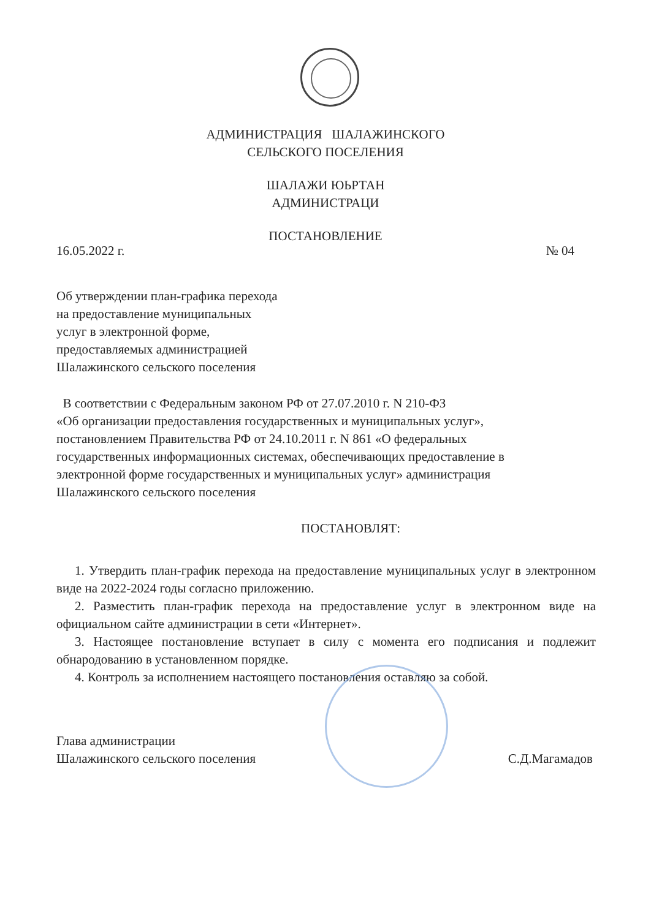АДМИНИСТРАЦИЯ ШАЛАЖИНСКОГО
СЕЛЬСКОГО ПОСЕЛЕНИЯ
ШАЛАЖИ ЮЬРТАН
АДМИНИСТРАЦИ
ПОСТАНОВЛЕНИЕ
16.05.2022 г. № 04
Об утверждении план-графика перехода
на предоставление муниципальных
услуг в электронной форме,
предоставляемых администрацией
Шалажинского сельского поселения
В соответствии с Федеральным законом РФ от 27.07.2010 г. N 210-ФЗ
«Об организации предоставления государственных и муниципальных услуг»,
постановлением Правительства РФ от 24.10.2011 г. N 861 «О федеральных
государственных информационных системах, обеспечивающих предоставление в
электронной форме государственных и муниципальных услуг» администрация
Шалажинского сельского поселения
ПОСТАНОВЛЯТ:
1. Утвердить план-график перехода на предоставление муниципальных услуг в электронном виде на 2022-2024 годы согласно приложению.
2. Разместить план-график перехода на предоставление услуг в электронном виде на официальном сайте администрации в сети «Интернет».
3. Настоящее постановление вступает в силу с момента его подписания и подлежит обнародованию в установленном порядке.
4. Контроль за исполнением настоящего постановления оставляю за собой.
Глава администрации
Шалажинского сельского поселения С.Д.Магамадов